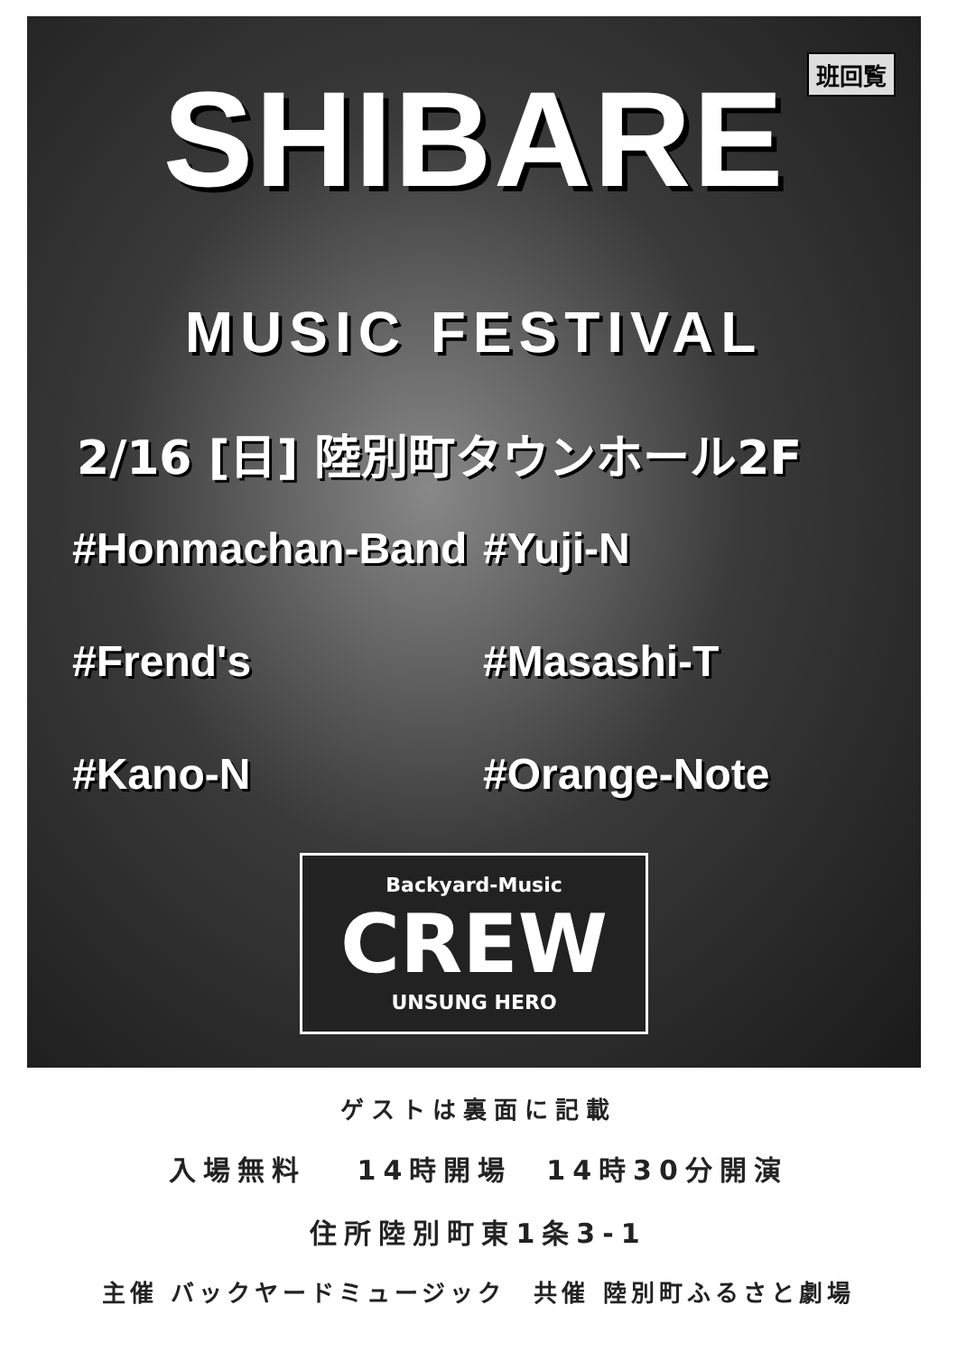班回覧
SHIBARE
MUSIC FESTIVAL
2/16 [日] 陸別町タウンホール2F
#Honmachan-Band
#Yuji-N
#Frend's
#Masashi-T
#Kano-N
#Orange-Note
Backyard-Music
CREW
UNSUNG HERO
ゲストは裏面に記載
入場無料　 14時開場　14時30分開演
住所陸別町東1条3-1
主催 バックヤードミュージック　共催 陸別町ふるさと劇場